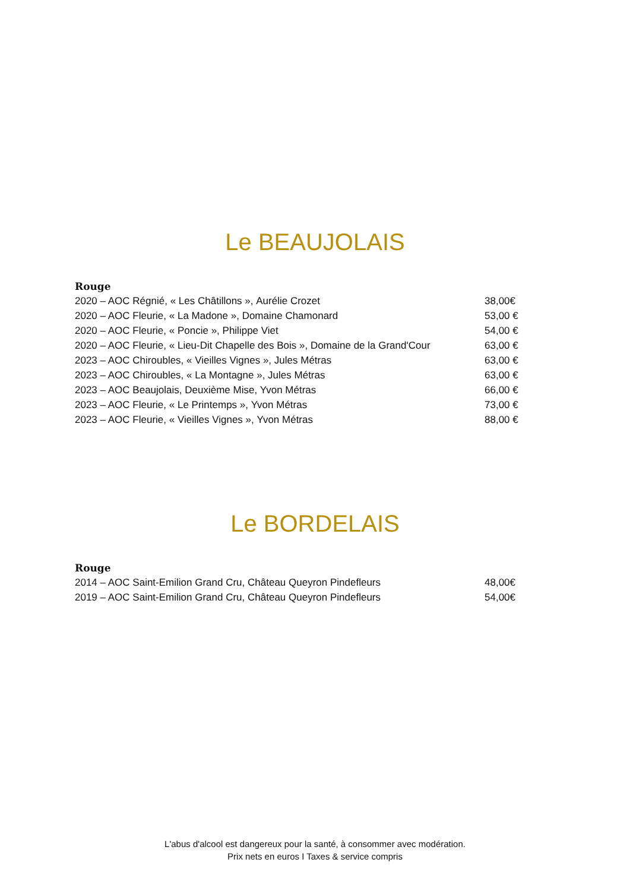Le BEAUJOLAIS
Rouge
| 2020 – AOC Régnié, « Les Châtillons », Aurélie Crozet | 38,00€ |
| 2020 – AOC Fleurie, « La Madone », Domaine Chamonard | 53,00 € |
| 2020 – AOC Fleurie, « Poncie », Philippe Viet | 54,00 € |
| 2020 – AOC Fleurie, « Lieu-Dit Chapelle des Bois », Domaine de la Grand'Cour | 63,00 € |
| 2023 – AOC Chiroubles, « Vieilles Vignes », Jules Métras | 63,00 € |
| 2023 – AOC Chiroubles, « La Montagne », Jules Métras | 63,00 € |
| 2023 – AOC Beaujolais, Deuxième Mise, Yvon Métras | 66,00 € |
| 2023 – AOC Fleurie, « Le Printemps », Yvon Métras | 73,00 € |
| 2023 – AOC Fleurie, « Vieilles Vignes », Yvon Métras | 88,00 € |
Le BORDELAIS
Rouge
| 2014 – AOC Saint-Emilion Grand Cru, Château Queyron Pindefleurs | 48,00€ |
| 2019 – AOC Saint-Emilion Grand Cru, Château Queyron Pindefleurs | 54,00€ |
L'abus d'alcool est dangereux pour la santé, à consommer avec modération.
Prix nets en euros I Taxes & service compris